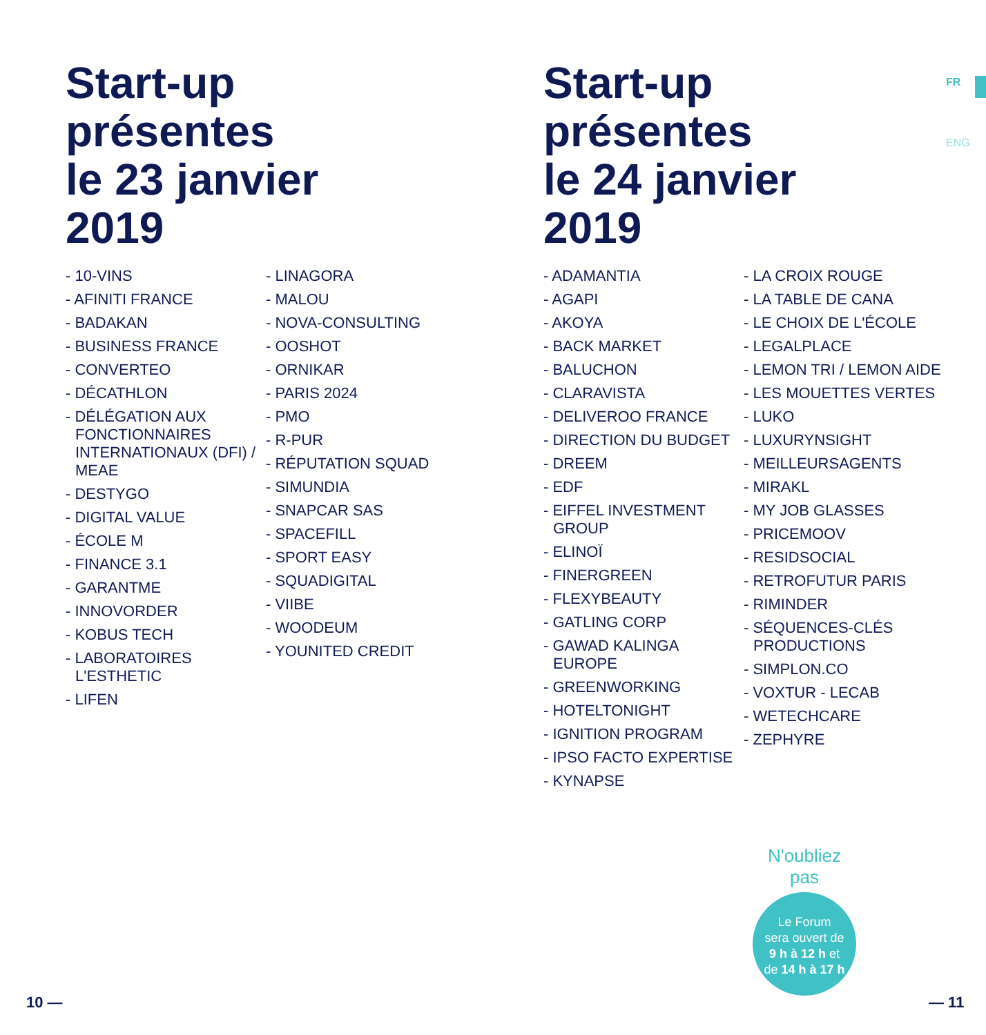Start-up
présentes
le 23 janvier
2019
- 10-VINS
- AFINITI FRANCE
- BADAKAN
- BUSINESS FRANCE
- CONVERTEO
- DÉCATHLON
- DÉLÉGATION AUX FONCTIONNAIRES INTERNATIONAUX (DFI) / MEAE
- DESTYGO
- DIGITAL VALUE
- ÉCOLE M
- FINANCE 3.1
- GARANTME
- INNOVORDER
- KOBUS TECH
- LABORATOIRES L'ESTHETIC
- LIFEN
- LINAGORA
- MALOU
- NOVA-CONSULTING
- OOSHOT
- ORNIKAR
- PARIS 2024
- PMO
- R-PUR
- RÉPUTATION SQUAD
- SIMUNDIA
- SNAPCAR SAS
- SPACEFILL
- SPORT EASY
- SQUADIGITAL
- VIIBE
- WOODEUM
- YOUNITED CREDIT
Start-up
présentes
le 24 janvier
2019
- ADAMANTIA
- AGAPI
- AKOYA
- BACK MARKET
- BALUCHON
- CLARAVISTA
- DELIVEROO FRANCE
- DIRECTION DU BUDGET
- DREEM
- EDF
- EIFFEL INVESTMENT GROUP
- ELINOÏ
- FINERGREEN
- FLEXYBEAUTY
- GATLING CORP
- GAWAD KALINGA EUROPE
- GREENWORKING
- HOTELTONIGHT
- IGNITION PROGRAM
- IPSO FACTO EXPERTISE
- KYNAPSE
- LA CROIX ROUGE
- LA TABLE DE CANA
- LE CHOIX DE L'ÉCOLE
- LEGALPLACE
- LEMON TRI / LEMON AIDE
- LES MOUETTES VERTES
- LUKO
- LUXURYNSIGHT
- MEILLEURSAGENTS
- MIRAKL
- MY JOB GLASSES
- PRICEMOOV
- RESIDSOCIAL
- RETROFUTUR PARIS
- RIMINDER
- SÉQUENCES-CLÉS PRODUCTIONS
- SIMPLON.CO
- VOXTUR - LECAB
- WETECHCARE
- ZEPHYRE
FR
ENG
N'oubliez pas
Le Forum
sera ouvert de
9 h à 12 h et
de 14 h à 17 h
10 — — 11